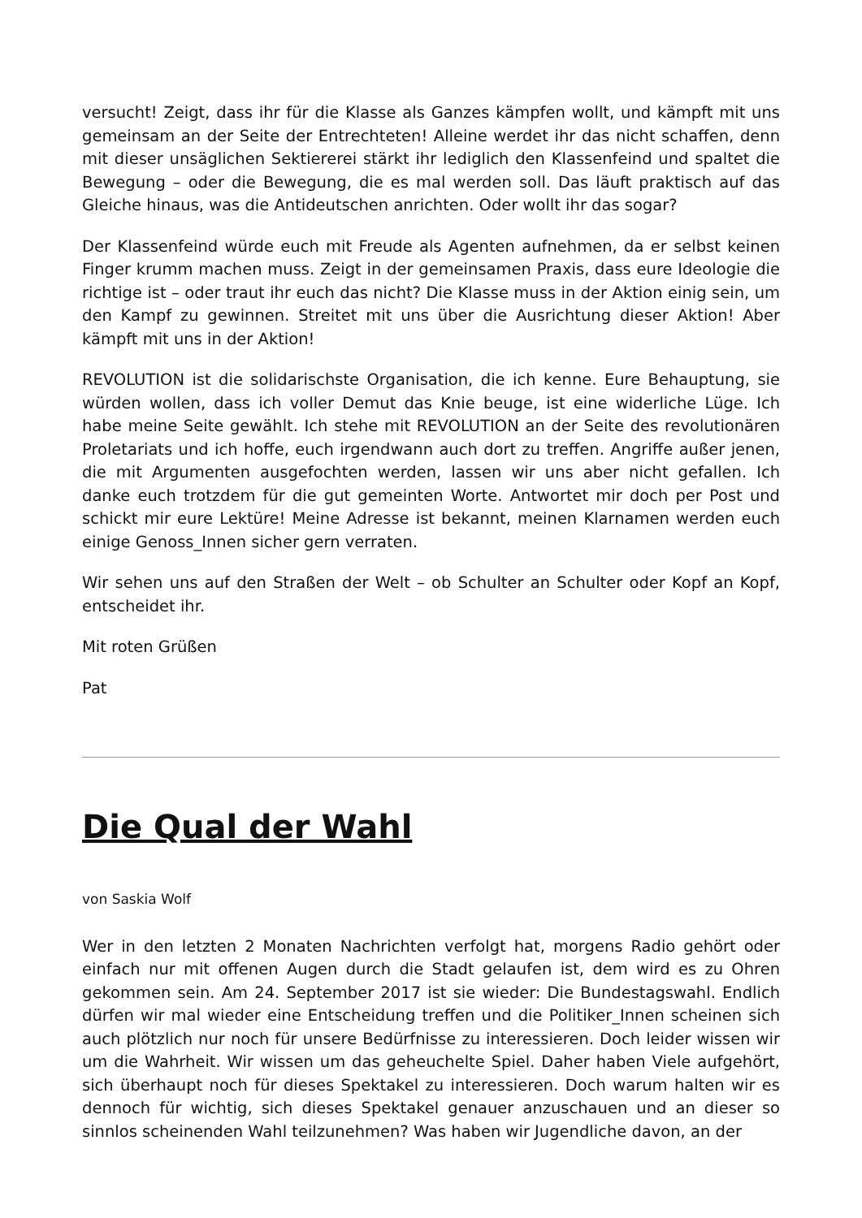versucht! Zeigt, dass ihr für die Klasse als Ganzes kämpfen wollt, und kämpft mit uns gemeinsam an der Seite der Entrechteten! Alleine werdet ihr das nicht schaffen, denn mit dieser unsäglichen Sektiererei stärkt ihr lediglich den Klassenfeind und spaltet die Bewegung – oder die Bewegung, die es mal werden soll. Das läuft praktisch auf das Gleiche hinaus, was die Antideutschen anrichten. Oder wollt ihr das sogar?
Der Klassenfeind würde euch mit Freude als Agenten aufnehmen, da er selbst keinen Finger krumm machen muss. Zeigt in der gemeinsamen Praxis, dass eure Ideologie die richtige ist – oder traut ihr euch das nicht? Die Klasse muss in der Aktion einig sein, um den Kampf zu gewinnen. Streitet mit uns über die Ausrichtung dieser Aktion! Aber kämpft mit uns in der Aktion!
REVOLUTION ist die solidarischste Organisation, die ich kenne. Eure Behauptung, sie würden wollen, dass ich voller Demut das Knie beuge, ist eine widerliche Lüge. Ich habe meine Seite gewählt. Ich stehe mit REVOLUTION an der Seite des revolutionären Proletariats und ich hoffe, euch irgendwann auch dort zu treffen. Angriffe außer jenen, die mit Argumenten ausgefochten werden, lassen wir uns aber nicht gefallen. Ich danke euch trotzdem für die gut gemeinten Worte. Antwortet mir doch per Post und schickt mir eure Lektüre! Meine Adresse ist bekannt, meinen Klarnamen werden euch einige Genoss_Innen sicher gern verraten.
Wir sehen uns auf den Straßen der Welt – ob Schulter an Schulter oder Kopf an Kopf, entscheidet ihr.
Mit roten Grüßen
Pat
Die Qual der Wahl
von Saskia Wolf
Wer in den letzten 2 Monaten Nachrichten verfolgt hat, morgens Radio gehört oder einfach nur mit offenen Augen durch die Stadt gelaufen ist, dem wird es zu Ohren gekommen sein. Am 24. September 2017 ist sie wieder: Die Bundestagswahl. Endlich dürfen wir mal wieder eine Entscheidung treffen und die Politiker_Innen scheinen sich auch plötzlich nur noch für unsere Bedürfnisse zu interessieren. Doch leider wissen wir um die Wahrheit. Wir wissen um das geheuchelte Spiel. Daher haben Viele aufgehört, sich überhaupt noch für dieses Spektakel zu interessieren. Doch warum halten wir es dennoch für wichtig, sich dieses Spektakel genauer anzuschauen und an dieser so sinnlos scheinenden Wahl teilzunehmen? Was haben wir Jugendliche davon, an der